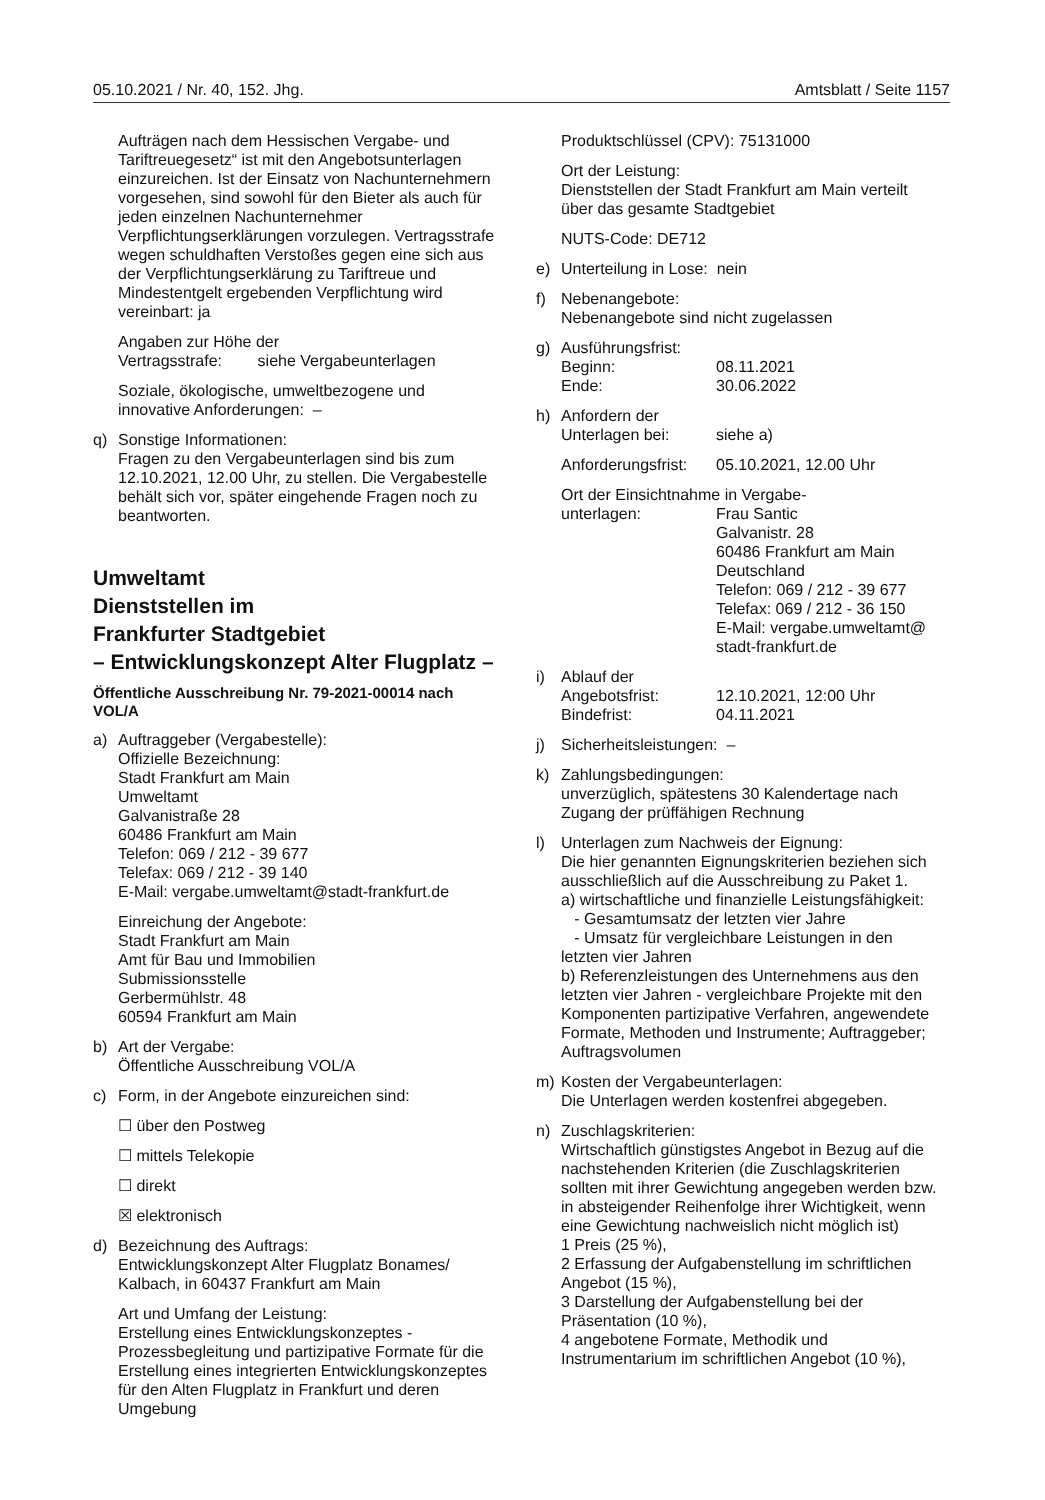05.10.2021 / Nr. 40, 152. Jhg. Amtsblatt / Seite 1157
Aufträgen nach dem Hessischen Vergabe- und Tariftreuegesetz“ ist mit den Angebotsunterlagen einzureichen. Ist der Einsatz von Nachunternehmern vorgesehen, sind sowohl für den Bieter als auch für jeden einzelnen Nachunternehmer Verpflichtungserklärungen vorzulegen. Vertragsstrafe wegen schuldhaften Verstoßes gegen eine sich aus der Verpflichtungserklärung zu Tariftreue und Mindestentgelt ergebenden Verpflichtung wird vereinbart: ja
Angaben zur Höhe der
Vertragsstrafe: siehe Vergabeunterlagen
Soziale, ökologische, umweltbezogene und innovative Anforderungen: –
q) Sonstige Informationen:
Fragen zu den Vergabeunterlagen sind bis zum 12.10.2021, 12.00 Uhr, zu stellen. Die Vergabestelle behält sich vor, später eingehende Fragen noch zu beantworten.
Umweltamt
Dienststellen im
Frankfurter Stadtgebiet
– Entwicklungskonzept Alter Flugplatz –
Öffentliche Ausschreibung Nr. 79-2021-00014 nach VOL/A
a) Auftraggeber (Vergabestelle):
Offizielle Bezeichnung:
Stadt Frankfurt am Main
Umweltamt
Galvanistraße 28
60486 Frankfurt am Main
Telefon: 069 / 212 - 39 677
Telefax: 069 / 212 - 39 140
E-Mail: vergabe.umweltamt@stadt-frankfurt.de
Einreichung der Angebote:
Stadt Frankfurt am Main
Amt für Bau und Immobilien
Submissionsstelle
Gerbermühlstr. 48
60594 Frankfurt am Main
b) Art der Vergabe:
Öffentliche Ausschreibung VOL/A
c) Form, in der Angebote einzureichen sind:
☐ über den Postweg
☐ mittels Telekopie
☐ direkt
☒ elektronisch
d) Bezeichnung des Auftrags:
Entwicklungskonzept Alter Flugplatz Bonames/ Kalbach, in 60437 Frankfurt am Main
Art und Umfang der Leistung:
Erstellung eines Entwicklungskonzeptes - Prozessbegleitung und partizipative Formate für die Erstellung eines integrierten Entwicklungskonzeptes für den Alten Flugplatz in Frankfurt und deren Umgebung
Produktschlüssel (CPV): 75131000
Ort der Leistung:
Dienststellen der Stadt Frankfurt am Main verteilt über das gesamte Stadtgebiet
NUTS-Code: DE712
e) Unterteilung in Lose: nein
f) Nebenangebote:
Nebenangebote sind nicht zugelassen
g) Ausführungsfrist:
Beginn: 08.11.2021
Ende: 30.06.2022
h) Anfordern der
Unterlagen bei: siehe a)
Anforderungsfrist: 05.10.2021, 12.00 Uhr
Ort der Einsichtnahme in Vergabe-
unterlagen: Frau Santic
Galvanistr. 28
60486 Frankfurt am Main
Deutschland
Telefon: 069 / 212 - 39 677
Telefax: 069 / 212 - 36 150
E-Mail: vergabe.umweltamt@ stadt-frankfurt.de
i) Ablauf der
Angebotsfrist: 12.10.2021, 12:00 Uhr
Bindefrist: 04.11.2021
j) Sicherheitsleistungen: –
k) Zahlungsbedingungen:
unverzüglich, spätestens 30 Kalendertage nach Zugang der prüffähigen Rechnung
l) Unterlagen zum Nachweis der Eignung:
Die hier genannten Eignungskriterien beziehen sich ausschließlich auf die Ausschreibung zu Paket 1.
a) wirtschaftliche und finanzielle Leistungsfähigkeit:
- Gesamtumsatz der letzten vier Jahre
- Umsatz für vergleichbare Leistungen in den letzten vier Jahren
b) Referenzleistungen des Unternehmens aus den letzten vier Jahren - vergleichbare Projekte mit den Komponenten partizipative Verfahren, angewendete Formate, Methoden und Instrumente; Auftraggeber; Auftragsvolumen
m) Kosten der Vergabeunterlagen:
Die Unterlagen werden kostenfrei abgegeben.
n) Zuschlagskriterien:
Wirtschaftlich günstigstes Angebot in Bezug auf die nachstehenden Kriterien (die Zuschlagskriterien sollten mit ihrer Gewichtung angegeben werden bzw. in absteigender Reihenfolge ihrer Wichtigkeit, wenn eine Gewichtung nachweislich nicht möglich ist)
1 Preis (25 %),
2 Erfassung der Aufgabenstellung im schriftlichen Angebot (15 %),
3 Darstellung der Aufgabenstellung bei der Präsentation (10 %),
4 angebotene Formate, Methodik und Instrumentarium im schriftlichen Angebot (10 %),